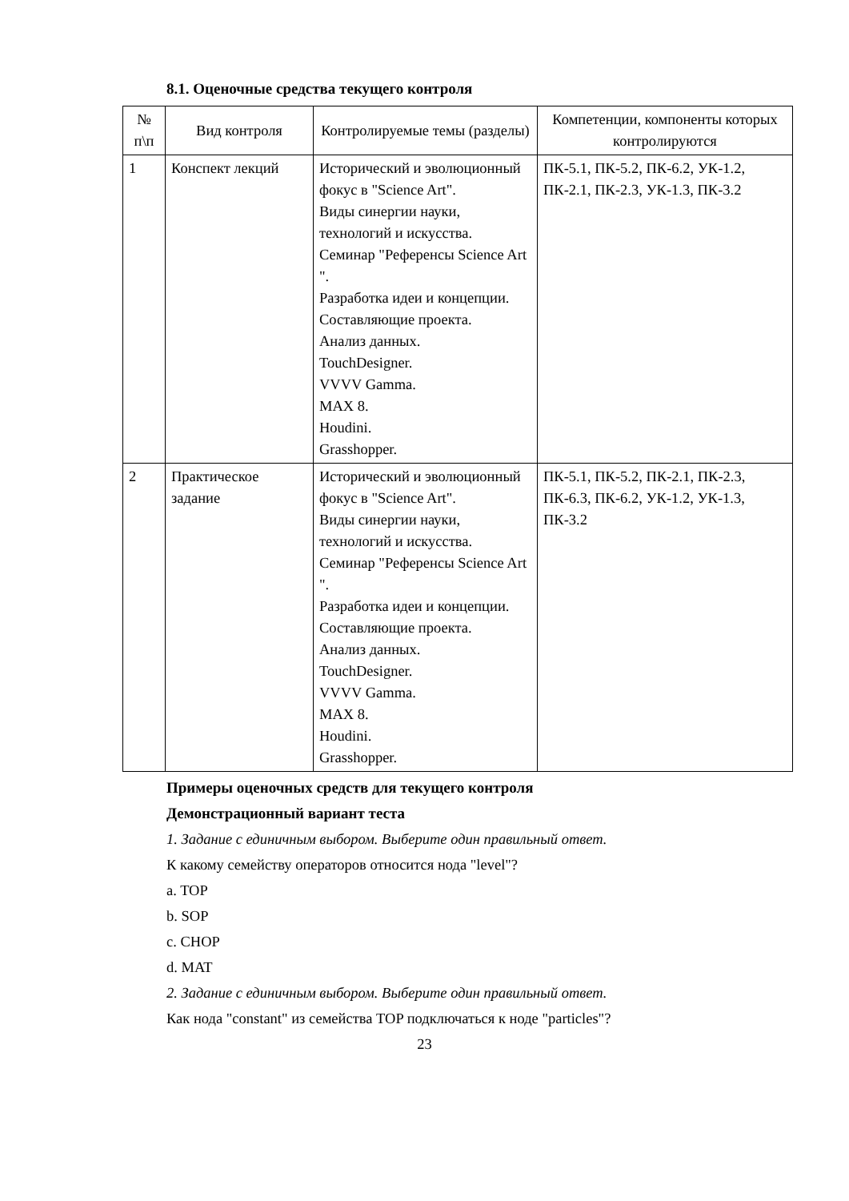8.1. Оценочные средства текущего контроля
| № п\п | Вид контроля | Контролируемые темы (разделы) | Компетенции, компоненты которых контролируются |
| --- | --- | --- | --- |
| 1 | Конспект лекций | Исторический и эволюционный фокус в "Science Art". Виды синергии науки, технологий и искусства. Семинар "Референсы Science Art ". Разработка идеи и концепции. Составляющие проекта. Анализ данных. TouchDesigner. VVVV Gamma. MAX 8. Houdini. Grasshopper. | ПК-5.1, ПК-5.2, ПК-6.2, УК-1.2, ПК-2.1, ПК-2.3, УК-1.3, ПК-3.2 |
| 2 | Практическое задание | Исторический и эволюционный фокус в "Science Art". Виды синергии науки, технологий и искусства. Семинар "Референсы Science Art ". Разработка идеи и концепции. Составляющие проекта. Анализ данных. TouchDesigner. VVVV Gamma. MAX 8. Houdini. Grasshopper. | ПК-5.1, ПК-5.2, ПК-2.1, ПК-2.3, ПК-6.3, ПК-6.2, УК-1.2, УК-1.3, ПК-3.2 |
Примеры оценочных средств для текущего контроля
Демонстрационный вариант теста
1. Задание с единичным выбором. Выберите один правильный ответ.
К какому семейству операторов относится нода "level"?
a. TOP
b. SOP
c. CHOP
d. MAT
2. Задание с единичным выбором. Выберите один правильный ответ.
Как нода "constant" из семейства TOP подключаться к ноде "particles"?
23